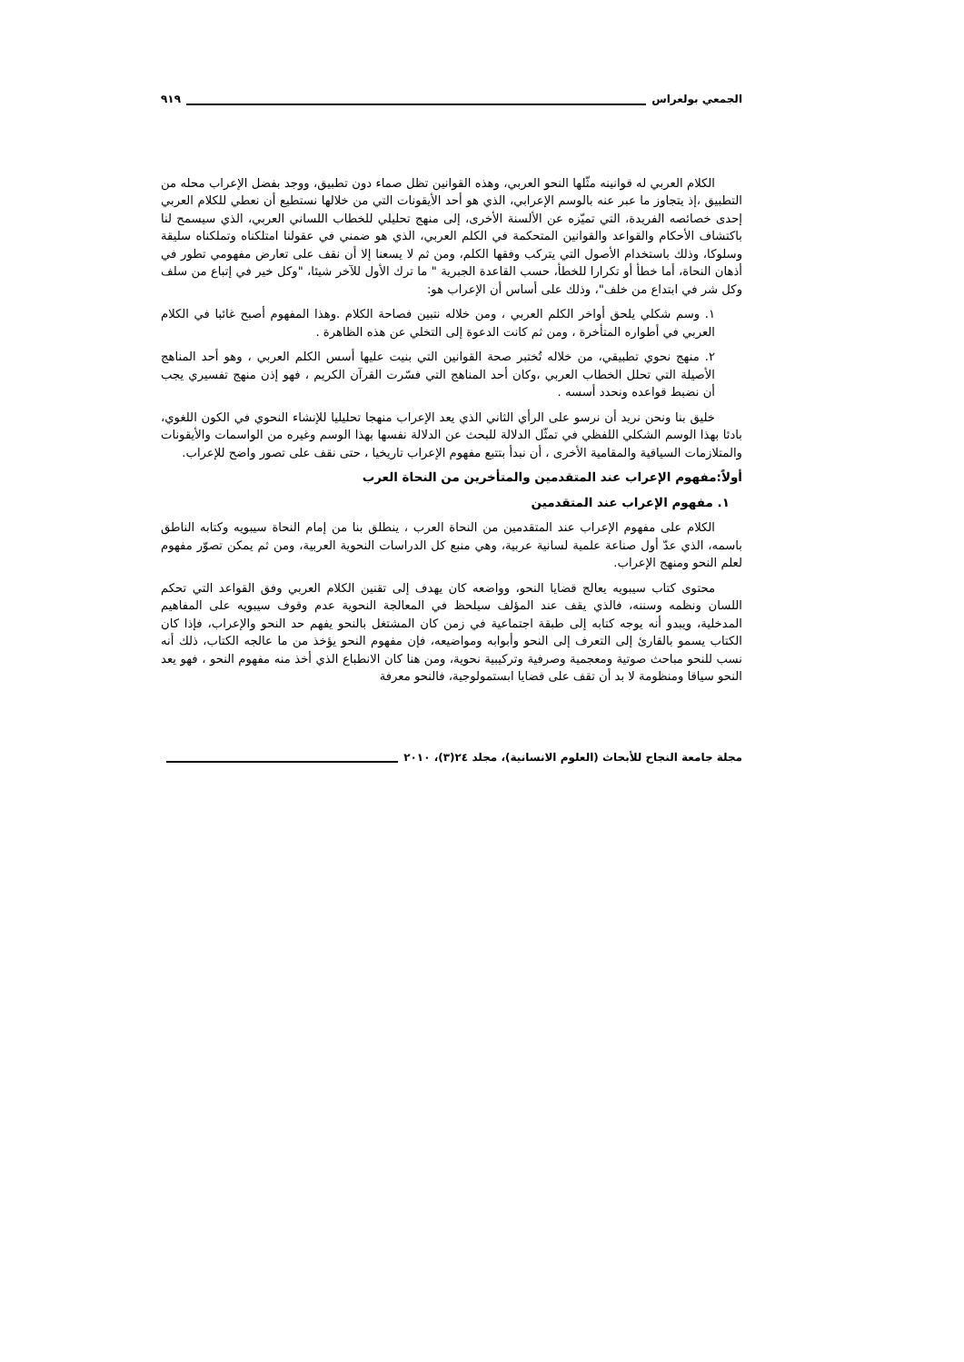الجمعي بولعراس ٩١٩
الكلام العربي له قوانينه مثّلها النحو العربي، وهذه القوانين تظل صماء دون تطبيق، ووجد بفضل الإعراب محله من التطبيق ،إذ يتجاوز ما عبر عنه بالوسم الإعرابي، الذي هو أحد الأيقونات التي من خلالها نستطيع أن نعطي للكلام العربي إحدى خصائصه الفريدة، التي تميّزه عن الألسنة الأخرى، إلى منهج تحليلي للخطاب اللساني العربي، الذي سيسمح لنا باكتشاف الأحكام والقواعد والقوانين المتحكمة في الكلم العربي، الذي هو ضمني في عقولنا امتلكناه وتملكناه سليقة وسلوكا، وذلك باستخدام الأصول التي يتركب وفقها الكلم، ومن ثم لا يسعنا إلا أن نقف على تعارض مفهومي تطور في أذهان النحاة، أما خطأ أو تكرارا للخطأ، حسب القاعدة الجبرية " ما ترك الأول للآخر شيئا، "وكل خير في إتباع من سلف وكل شر في ابتداع من خلف"، وذلك على أساس أن الإعراب هو:
١. وسم شكلي يلحق أواخر الكلم العربي ، ومن خلاله نتبين فصاحة الكلام .وهذا المفهوم أصبح غائبا في الكلام العربي في أطواره المتأخرة ، ومن ثم كانت الدعوة إلى التخلي عن هذه الظاهرة .
٢. منهج نحوي تطبيقي، من خلاله تُختبر صحة القوانين التي بنيت عليها أسس الكلم العربي ، وهو أحد المناهج الأصيلة التي تحلل الخطاب العربي ،وكان أحد المناهج التي فسّرت القرآن الكريم ، فهو إذن منهج تفسيري يجب أن نضبط قواعده ونحدد أسسه .
خليق بنا ونحن نريد أن نرسو على الرأي الثاني الذي يعد الإعراب منهجا تحليليا للإنشاء النحوي في الكون اللغوي، بادئا بهذا الوسم الشكلي اللفظي في تمثّل الدلالة للبحث عن الدلالة نفسها بهذا الوسم وغيره من الواسمات والأيقونات والمتلازمات السياقية والمقامية الأخرى ، أن نبدأ بتتبع مفهوم الإعراب تاريخيا ، حتى نقف على تصور واضح للإعراب.
أولاً:مفهوم الإعراب عند المتقدمين والمتأخرين من النحاة العرب
١. مفهوم الإعراب عند المتقدمين
الكلام على مفهوم الإعراب عند المتقدمين من النحاة العرب ، ينطلق بنا من إمام النحاة سيبويه وكتابه الناطق باسمه، الذي عدّ أول صناعة علمية لسانية عربية، وهي منبع كل الدراسات النحوية العربية، ومن ثم يمكن تصوّر مفهوم لعلم النحو ومنهج الإعراب.
محتوى كتاب سيبويه يعالج قضايا النحو، وواضعه كان يهدف إلى تقنين الكلام العربي وفق القواعد التي تحكم اللسان ونظمه وسننه، فالذي يقف عند المؤلف سيلحظ في المعالجة النحوية عدم وقوف سيبويه على المفاهيم المدخلية، ويبدو أنه يوجه كتابه إلى طبقة اجتماعية في زمن كان المشتغل بالنحو يفهم حد النحو والإعراب، فإذا كان الكتاب يسمو بالقارئ إلى التعرف إلى النحو وأبوابه ومواضيعه، فإن مفهوم النحو يؤخذ من ما عالجه الكتاب، ذلك أنه نسب للنحو مباحث صوتية ومعجمية وصرفية وتركيبية نحوية، ومن هنا كان الانطباع الذي أخذ منه مفهوم النحو ، فهو يعد النحو سياقا ومنظومة لا بد أن تقف على قضايا ابستمولوجية، فالنحو معرفة
مجلة جامعة النجاح للأبحاث (العلوم الانسانية)، مجلد ٢٤(٣)، ٢٠١٠